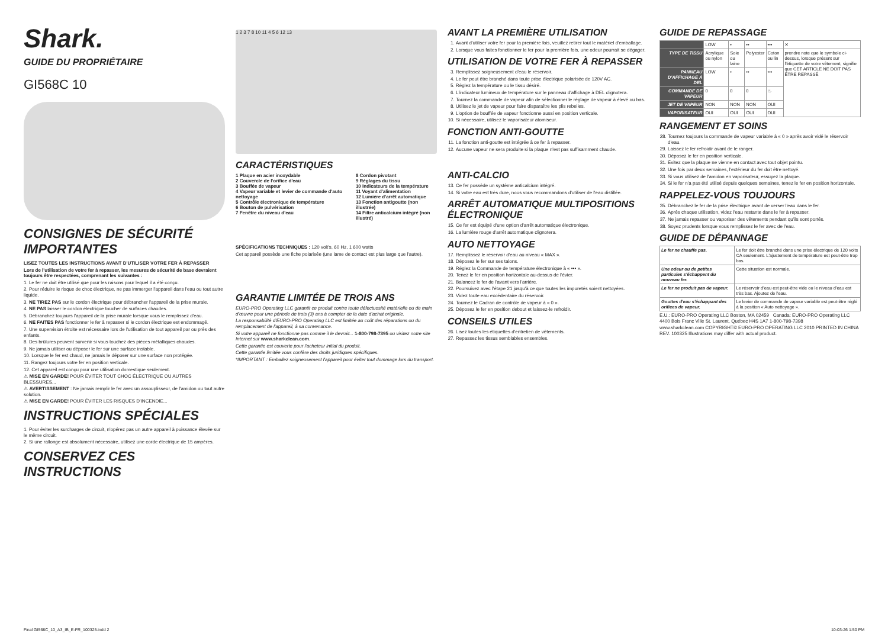Shark.
GUIDE DU PROPRIÉTAIRE
GI568C 10
CONSIGNES DE SÉCURITÉ IMPORTANTES
LISEZ TOUTES LES INSTRUCTIONS AVANT D'UTILISER VOTRE FER À REPASSER
Lors de l'utilisation de votre fer à repasser, les mesures de sécurité de base devraient toujours être respectées, comprenant les suivantes :
1. Le fer ne doit être utilisé que pour les raisons pour lequel il a été conçu.
2. Pour réduire le risque de choc électrique, ne pas immerger l'appareil dans l'eau ou tout autre liquide.
3. NE TIREZ PAS sur le cordon électrique pour débrancher l'appareil de la prise murale.
4. NE PAS laisser le cordon électrique toucher de surfaces chaudes.
5. Débranchez toujours l'appareil de la prise murale lorsque vous le remplissez d'eau.
6. NE FAITES PAS fonctionner le fer à repasser si le cordon électrique est endommagé.
7. Une supervision étroite est nécessaire lors de l'utilisation de tout appareil par ou près des enfants.
8. Des brûlures peuvent survenir si vous touchez des pièces métalliques chaudes.
9. Ne jamais utiliser ou déposer le fer sur une surface instable.
10. Lorsque le fer est chaud, ne jamais le déposer sur une surface non protégée.
11. Rangez toujours votre fer en position verticale.
12. Cet appareil est conçu pour une utilisation domestique seulement.
⚠ MISE EN GARDE! POUR ÉVITER TOUT CHOC ÉLECTRIQUE OU AUTRES BLESSURES...
⚠ AVERTISSEMENT : Ne jamais remplir le fer avec un assouplisseur, de l'amidon ou tout autre solution.
⚠ MISE EN GARDE! POUR ÉVITER LES RISQUES D'INCENDIE...
INSTRUCTIONS SPÉCIALES
1. Pour éviter les surcharges de circuit, n'opérez pas un autre appareil à puissance élevée sur le même circuit.
2. Si une rallonge est absolument nécessaire, utilisez une corde électrique de 15 ampères.
CONSERVEZ CES INSTRUCTIONS
1 2 3 7 8 10 11 4 5 6 12 13
CARACTÉRISTIQUES
1 Plaque en acier inoxydable
2 Couvercle de l'orifice d'eau
3 Bouffée de vapeur
4 Vapeur variable et levier de commande d'auto nettoyage
5 Contrôle électronique de température
6 Bouton de pulvérisation
7 Fenêtre du niveau d'eau
8 Cordon pivotant
9 Réglages du tissu
10 Indicateurs de la température
11 Voyant d'alimentation
12 Lumière d'arrêt automatique
13 Fonction antigoutte (non illustrée)
14 Filtre anticalcium intégré (non illustré)
SPÉCIFICATIONS TECHNIQUES : 120 volt's, 60 Hz, 1 600 watts
Cet appareil possède une fiche polarisée (une lame de contact est plus large que l'autre).
GARANTIE LIMITÉE DE TROIS ANS
EURO-PRO Operating LLC garantit ce produit contre toute défectuosité matérielle ou de main d'œuvre pour une période de trois (3) ans à compter de la date d'achat originale.
La responsabilité d'EURO-PRO Operating LLC est limitée au coût des réparations ou du remplacement de l'appareil, à sa convenance.
Si votre appareil ne fonctionne pas comme il le devrait... 1-800-798-7395 ou visitez notre site Internet sur www.sharkclean.com.
Cette garantie est couverte pour l'acheteur initial du produit.
Cette garantie limitée vous confère des droits juridiques spécifiques.
*IMPORTANT : Emballez soigneusement l'appareil pour éviter tout dommage lors du transport.
AVANT LA PREMIÈRE UTILISATION
1. Avant d'utiliser votre fer pour la première fois, veuillez retirer tout le matériel d'emballage.
2. Lorsque vous faites fonctionner le fer pour la première fois, une odeur pourrait se dégager.
UTILISATION DE VOTRE FER À REPASSER
3. Remplissez soigneusement d'eau le réservoir.
4. Le fer peut être branché dans toute prise électrique polarisée de 120V AC.
5. Réglez la température ou le tissu désiré.
6. L'indicateur lumineux de température sur le panneau d'affichage à DEL clignotera.
7. Tournez la commande de vapeur afin de sélectionner le réglage de vapeur à élevé ou bas.
8. Utilisez le jet de vapeur pour faire disparaître les plis rebelles.
9. L'option de bouffée de vapeur fonctionne aussi en position verticale.
10. Si nécessaire, utilisez le vaporisateur atomiseur.
FONCTION ANTI-GOUTTE
11. La fonction anti-goutte est intégrée à ce fer à repasser.
12. Aucune vapeur ne sera produite si la plaque n'est pas suffisamment chaude.
ANTI-CALCIO
13. Ce fer possède un système anticalcium intégré.
14. Si votre eau est très dure, nous vous recommandons d'utiliser de l'eau distillée.
ARRÊT AUTOMATIQUE MULTIPOSITIONS ÉLECTRONIQUE
15. Ce fer est équipé d'une option d'arrêt automatique électronique.
16. La lumière rouge d'arrêt automatique clignotera.
AUTO NETTOYAGE
17. Remplissez le réservoir d'eau au niveau « MAX ».
18. Déposez le fer sur ses talons.
19. Réglez la Commande de température électronique à « ••• ».
20. Tenez le fer en position horizontale au-dessus de l'évier.
21. Balancez le fer de l'avant vers l'arrière.
22. Poursuivez avec l'étape 21 jusqu'à ce que toutes les impuretés soient nettoyées.
23. Videz toute eau excédentaire du réservoir.
24. Tournez le Cadran de contrôle de vapeur à « 0 ».
25. Déposez le fer en position debout et laissez-le refroidir.
CONSEILS UTILES
26. Lisez toutes les étiquettes d'entretien de vêtements.
27. Repassez les tissus semblables ensembles.
GUIDE DE REPASSAGE
| | LOW | • | •• | ••• | ✕ |
| TYPE DE TISSU | Acrylique ou nylon | Soie ou laine | Polyester | Coton ou lin | prendre note que le symbole ci-dessus, lorsque présent sur l'étiquette de votre vêtement, signifie que CET ARTICLE NE DOIT PAS ÊTRE REPASSÉ |
| PANNEAU D'AFFICHAGE À DEL | LOW | • | •• | ••• | |
| COMMANDE DE VAPEUR | 0 | 0 | 0 | ♨ | |
| JET DE VAPEUR | NON | NON | NON | OUI | |
| VAPORISATEUR | OUI | OUI | OUI | OUI | |
RANGEMENT ET SOINS
28. Tournez toujours la commande de vapeur variable à « 0 » après avoir vidé le réservoir d'eau.
29. Laissez le fer refroidir avant de le ranger.
30. Déposez le fer en position verticale.
31. Évitez que la plaque ne vienne en contact avec tout objet pointu.
32. Une fois par deux semaines, l'extérieur du fer doit être nettoyé.
33. Si vous utilisez de l'amidon en vaporisateur, essuyez la plaque.
34. Si le fer n'a pas été utilisé depuis quelques semaines, tenez le fer en position horizontale.
RAPPELEZ-VOUS TOUJOURS
35. Débranchez le fer de la prise électrique avant de verser l'eau dans le fer.
36. Après chaque utilisation, videz l'eau restante dans le fer à repasser.
37. Ne jamais repasser ou vaporiser des vêtements pendant qu'ils sont portés.
38. Soyez prudents lorsque vous remplissez le fer avec de l'eau.
GUIDE DE DÉPANNAGE
| Le fer ne chauffe pas. | Le fer doit être branché dans une prise électrique de 120 volts CA seulement. L'ajustement de température est peut-être trop bas. |
| Une odeur ou de petites particules s'échappent du nouveau fer. | Cette situation est normale. |
| Le fer ne produit pas de vapeur. | Le réservoir d'eau est peut-être vide ou le niveau d'eau est très bas. Ajoutez de l'eau. |
| Gouttes d'eau s'échappant des orifices de vapeur. | Le levier de commande de vapeur variable est peut-être réglé à la position « Auto nettoyage ». |
E.U.: EURO-PRO Operating LLC Boston, MA 02459 Canada: EURO-PRO Operating LLC 4400 Bois Franc Ville St. Laurent, Québec H4S 1A7 1-800-798-7398
www.sharkclean.com COPYRIGHT© EURO-PRO OPERATING LLC 2010 PRINTED IN CHINA REV. 100325 Illustrations may differ with actual product.
Final GI568C_10_A3_IB_E-FR_100325.indd 2 10-03-26 1:50 PM